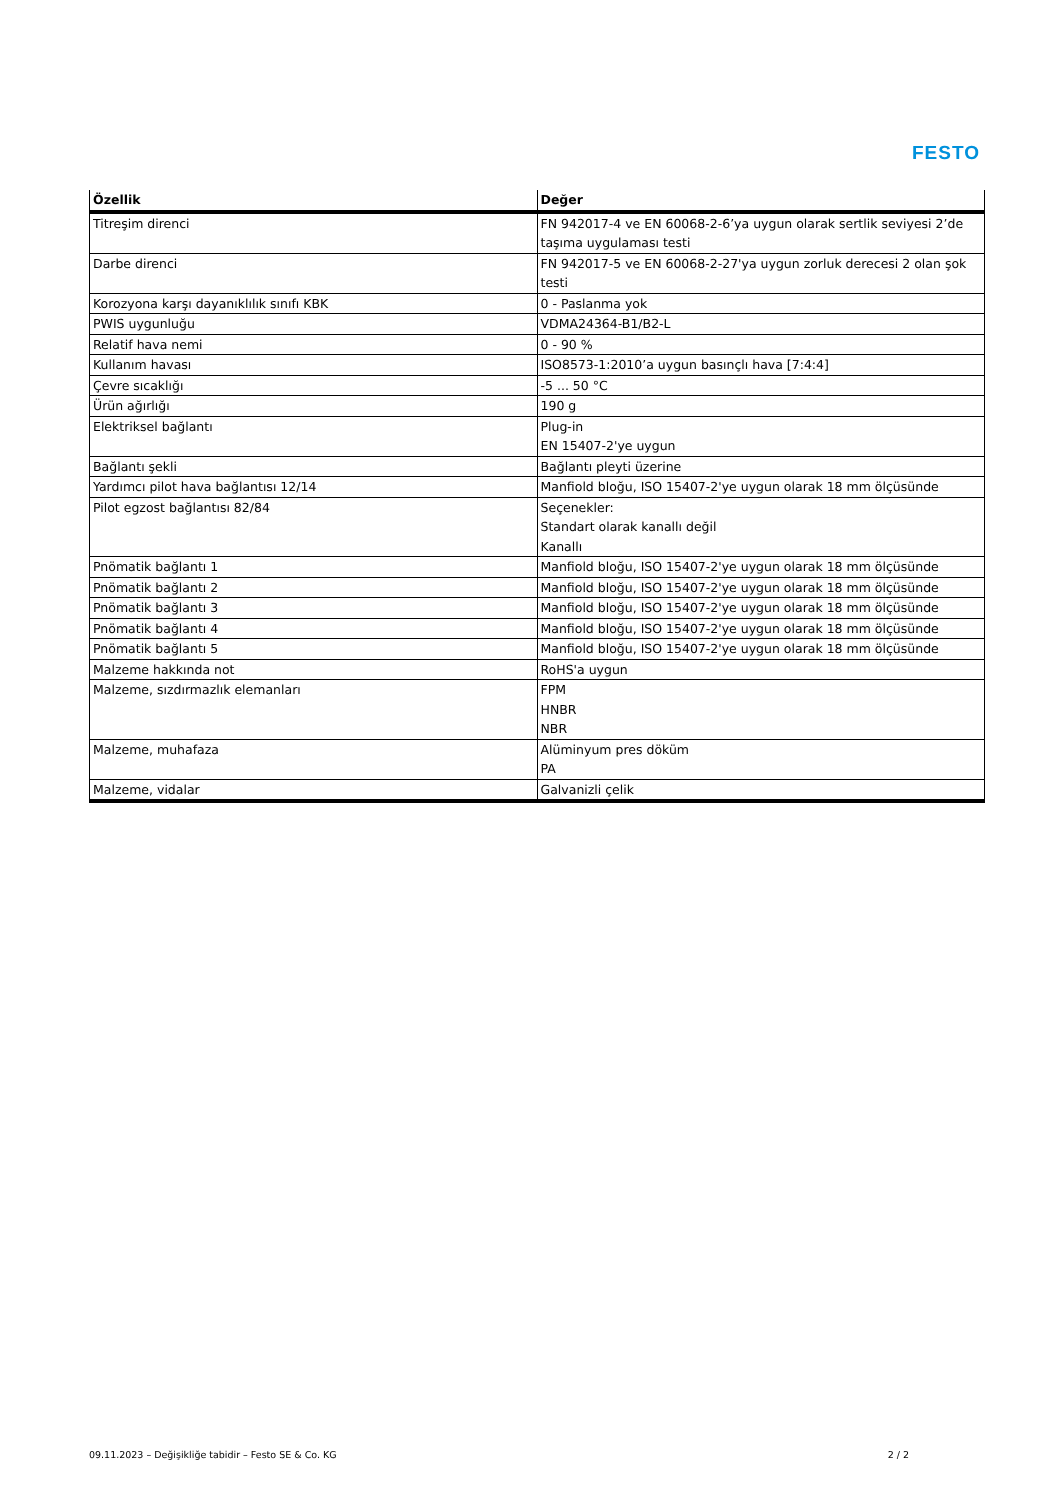FESTO
| Özellik | Değer |
| --- | --- |
| Titreşim direnci | FN 942017-4 ve EN 60068-2-6’ya uygun olarak sertlik seviyesi 2’de taşıma uygulaması testi |
| Darbe direnci | FN 942017-5 ve EN 60068-2-27'ya uygun zorluk derecesi 2 olan şok testi |
| Korozyona karşı dayanıklılık sınıfı KBK | 0 - Paslanma yok |
| PWIS uygunluğu | VDMA24364-B1/B2-L |
| Relatif hava nemi | 0 - 90 % |
| Kullanım havası | ISO8573-1:2010’a uygun basınçlı hava [7:4:4] |
| Çevre sıcaklığı | -5 ... 50 °C |
| Ürün ağırlığı | 190 g |
| Elektriksel bağlantı | Plug-in EN 15407-2'ye uygun |
| Bağlantı şekli | Bağlantı pleyti üzerine |
| Yardımcı pilot hava bağlantısı 12/14 | Manfiold bloğu, ISO 15407-2'ye uygun olarak 18 mm ölçüsünde |
| Pilot egzost bağlantısı 82/84 | Seçenekler: Standart olarak kanallı değil Kanallı |
| Pnömatik bağlantı 1 | Manfiold bloğu, ISO 15407-2'ye uygun olarak 18 mm ölçüsünde |
| Pnömatik bağlantı 2 | Manfiold bloğu, ISO 15407-2'ye uygun olarak 18 mm ölçüsünde |
| Pnömatik bağlantı 3 | Manfiold bloğu, ISO 15407-2'ye uygun olarak 18 mm ölçüsünde |
| Pnömatik bağlantı 4 | Manfiold bloğu, ISO 15407-2'ye uygun olarak 18 mm ölçüsünde |
| Pnömatik bağlantı 5 | Manfiold bloğu, ISO 15407-2'ye uygun olarak 18 mm ölçüsünde |
| Malzeme hakkında not | RoHS'a uygun |
| Malzeme, sızdırmazlık elemanları | FPM HNBR NBR |
| Malzeme, muhafaza | Alüminyum pres döküm PA |
| Malzeme, vidalar | Galvanizli çelik |
09.11.2023 – Değişikliğe tabidir – Festo SE & Co. KG 2 / 2